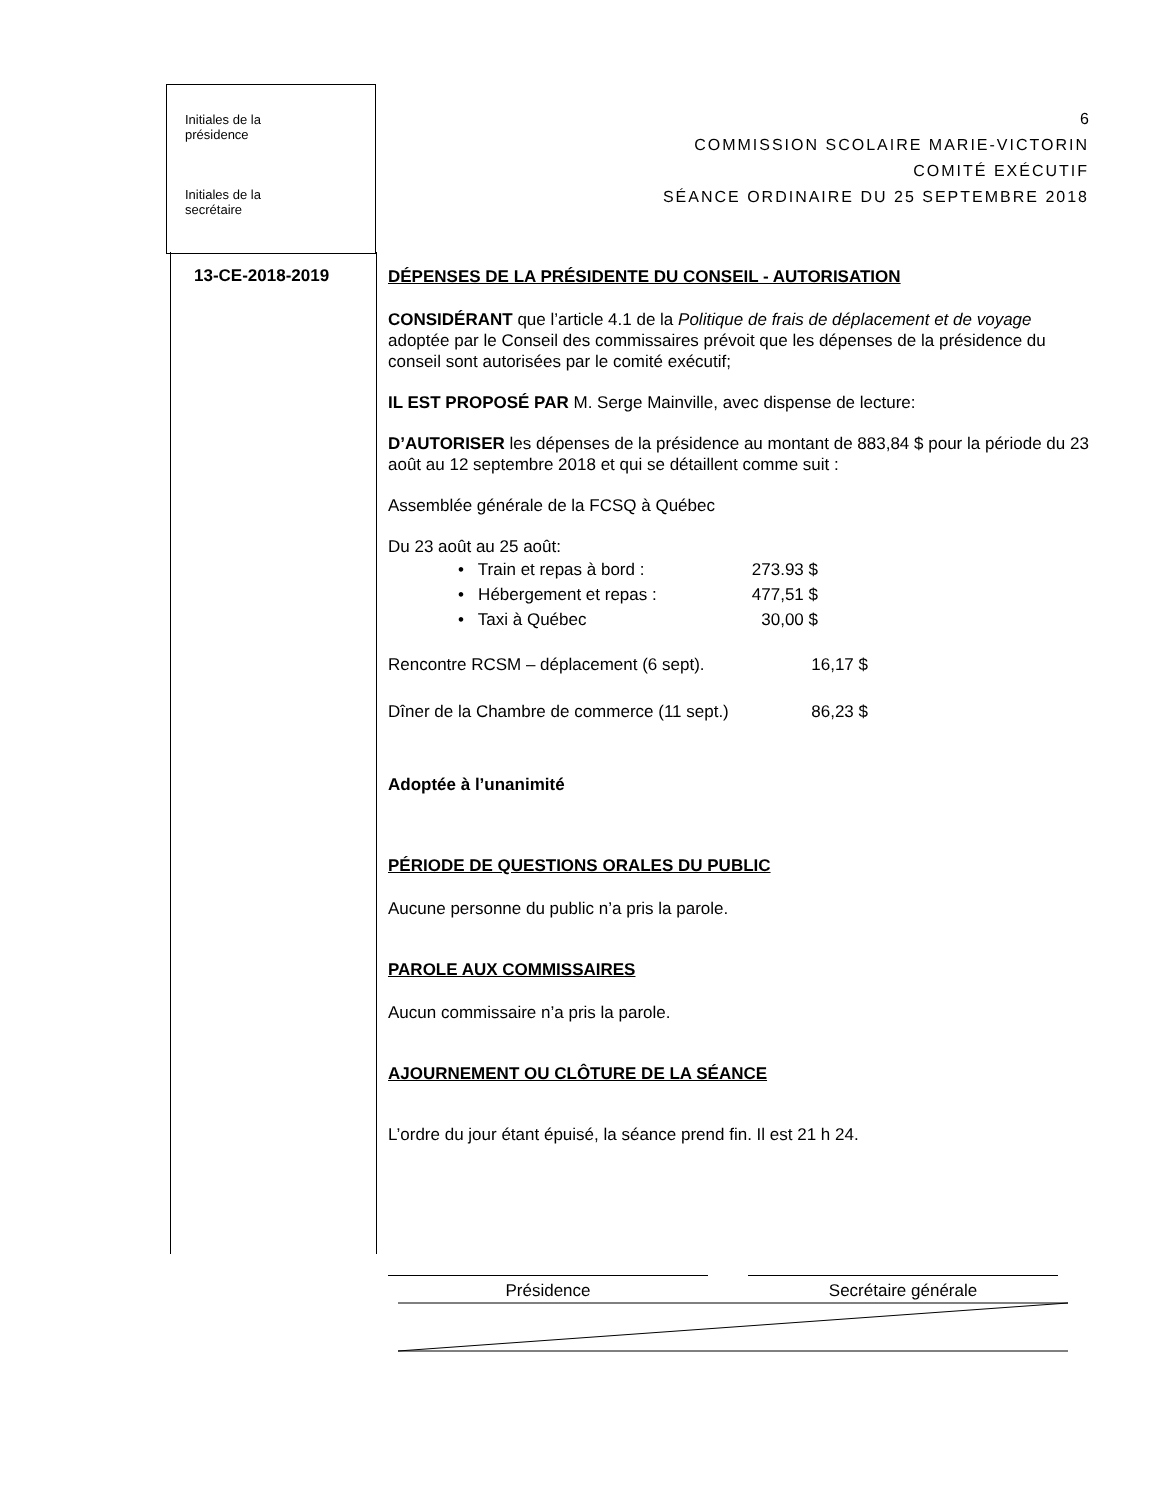Initiales de la
présidence
Initiales de la
secrétaire
6
COMMISSION SCOLAIRE MARIE-VICTORIN
COMITÉ EXÉCUTIF
SÉANCE ORDINAIRE DU 25 SEPTEMBRE 2018
13-CE-2018-2019
DÉPENSES DE LA PRÉSIDENTE DU CONSEIL - AUTORISATION
CONSIDÉRANT que l’article 4.1 de la Politique de frais de déplacement et de voyage adoptée par le Conseil des commissaires prévoit que les dépenses de la présidence du conseil sont autorisées par le comité exécutif;
IL EST PROPOSÉ PAR M. Serge Mainville, avec dispense de lecture:
D’AUTORISER les dépenses de la présidence au montant de 883,84 $ pour la période du 23 août au 12 septembre 2018 et qui se détaillent comme suit :
Assemblée générale de la FCSQ à Québec
Du 23 août au 25 août:
| • Train et repas à bord : | 273.93 $ |
| • Hébergement et repas : | 477,51 $ |
| • Taxi à Québec | 30,00 $ |
| Rencontre RCSM – déplacement (6 sept). | 16,17 $ |
| Dîner de la Chambre de commerce (11 sept.) | 86,23 $ |
Adoptée à l’unanimité
PÉRIODE DE QUESTIONS ORALES DU PUBLIC
Aucune personne du public n’a pris la parole.
PAROLE AUX COMMISSAIRES
Aucun commissaire n’a pris la parole.
AJOURNEMENT OU CLÔTURE DE LA SÉANCE
L’ordre du jour étant épuisé, la séance prend fin. Il est 21 h 24.
Présidence Secrétaire générale